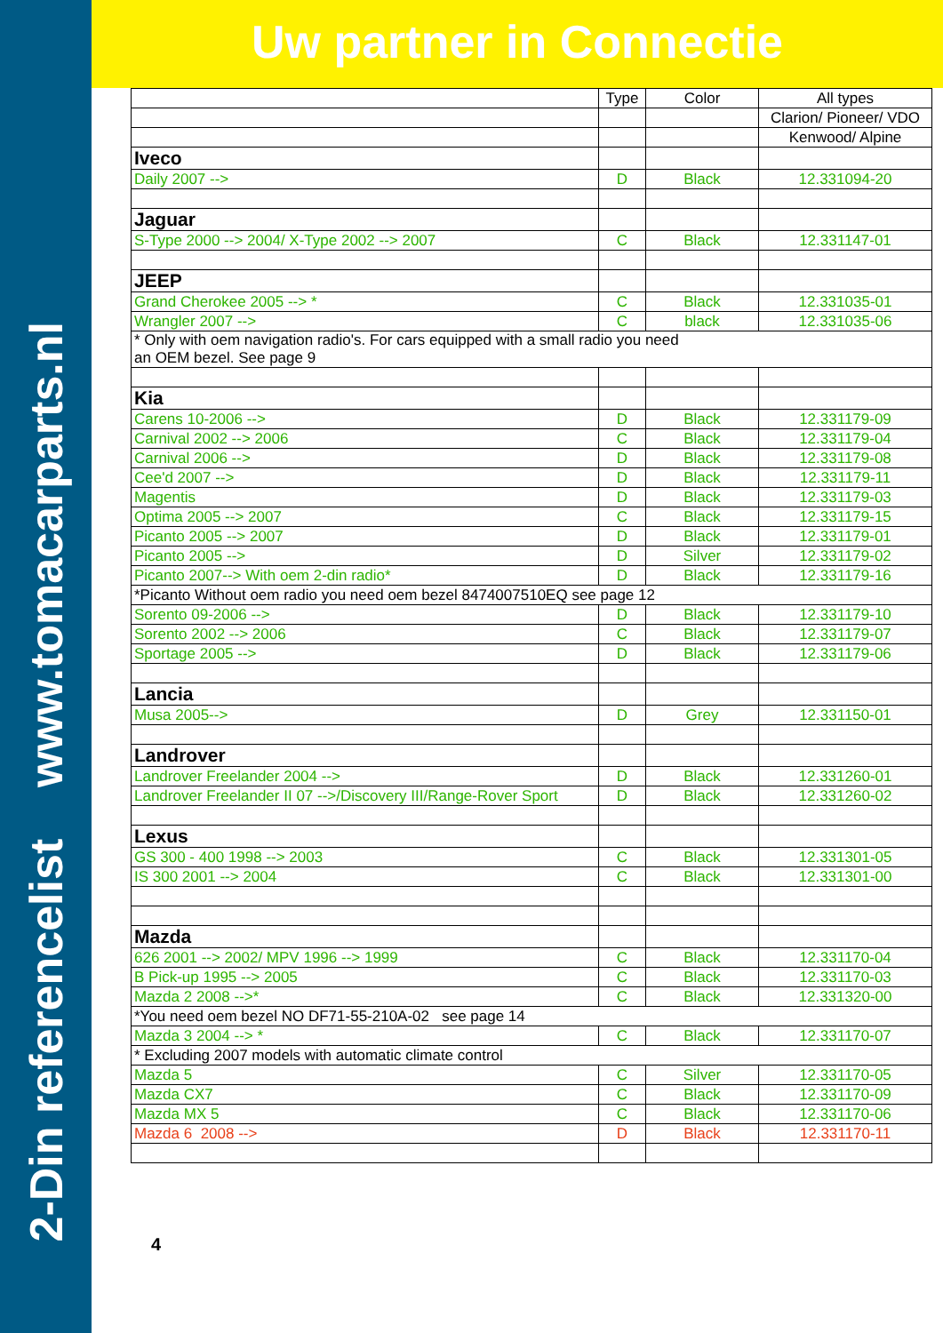2-Din referencelist www.tomacarparts.nl
Uw partner in Connectie
| | Type | Color | All types |
| --- | --- | --- | --- |
| | | | Clarion/ Pioneer/ VDO |
| | | | Kenwood/ Alpine |
| Iveco | | | |
| Daily 2007 --> | D | Black | 12.331094-20 |
| Jaguar | | | |
| S-Type 2000 --> 2004/ X-Type 2002 --> 2007 | C | Black | 12.331147-01 |
| JEEP | | | |
| Grand Cherokee 2005 --> * | C | Black | 12.331035-01 |
| Wrangler 2007 --> | C | black | 12.331035-06 |
| * Only with oem navigation radio's. For cars equipped with a small radio you need an OEM bezel. See page 9 | | | |
| Kia | | | |
| Carens 10-2006 --> | D | Black | 12.331179-09 |
| Carnival 2002 --> 2006 | C | Black | 12.331179-04 |
| Carnival 2006 --> | D | Black | 12.331179-08 |
| Cee'd 2007 --> | D | Black | 12.331179-11 |
| Magentis | D | Black | 12.331179-03 |
| Optima 2005 --> 2007 | C | Black | 12.331179-15 |
| Picanto 2005 --> 2007 | D | Black | 12.331179-01 |
| Picanto 2005 --> | D | Silver | 12.331179-02 |
| Picanto 2007--> With oem 2-din radio* | D | Black | 12.331179-16 |
| *Picanto Without oem radio you need oem bezel 8474007510EQ see page 12 | | | |
| Sorento 09-2006 --> | D | Black | 12.331179-10 |
| Sorento 2002 --> 2006 | C | Black | 12.331179-07 |
| Sportage 2005 --> | D | Black | 12.331179-06 |
| Lancia | | | |
| Musa 2005--> | D | Grey | 12.331150-01 |
| Landrover | | | |
| Landrover Freelander 2004 --> | D | Black | 12.331260-01 |
| Landrover Freelander II 07 -->/Discovery III/Range-Rover Sport | D | Black | 12.331260-02 |
| Lexus | | | |
| GS 300 - 400 1998 --> 2003 | C | Black | 12.331301-05 |
| IS 300 2001 --> 2004 | C | Black | 12.331301-00 |
| Mazda | | | |
| 626 2001 --> 2002/ MPV 1996 --> 1999 | C | Black | 12.331170-04 |
| B Pick-up 1995 --> 2005 | C | Black | 12.331170-03 |
| Mazda 2 2008 -->* | C | Black | 12.331320-00 |
| *You need oem bezel NO DF71-55-210A-02 see page 14 | | | |
| Mazda 3 2004 --> * | C | Black | 12.331170-07 |
| * Excluding 2007 models with automatic climate control | | | |
| Mazda 5 | C | Silver | 12.331170-05 |
| Mazda CX7 | C | Black | 12.331170-09 |
| Mazda MX 5 | C | Black | 12.331170-06 |
| Mazda 6 2008 --> | D | Black | 12.331170-11 |
4